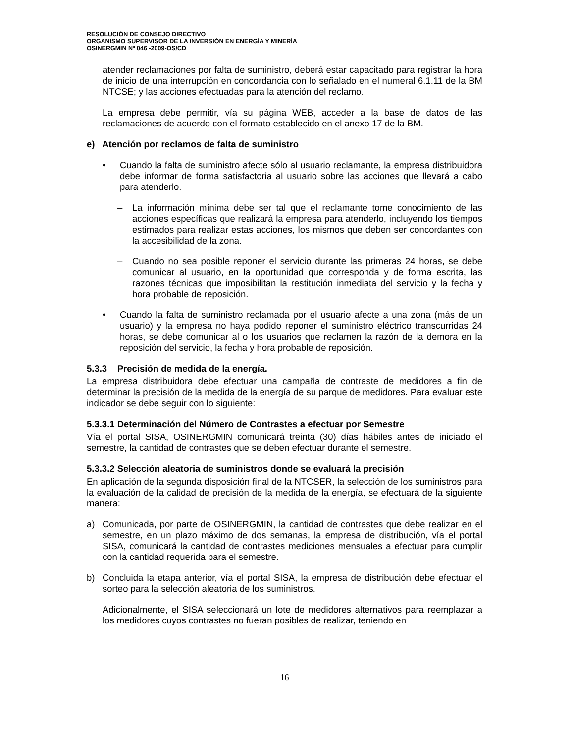RESOLUCIÓN DE CONSEJO DIRECTIVO
ORGANISMO SUPERVISOR DE LA INVERSIÓN EN ENERGÍA Y MINERÍA
OSINERGMIN Nº 046 -2009-OS/CD
atender reclamaciones por falta de suministro, deberá estar capacitado para registrar la hora de inicio de una interrupción en concordancia con lo señalado en el numeral 6.1.11 de la BM NTCSE; y las acciones efectuadas para la atención del reclamo.
La empresa debe permitir, vía su página WEB, acceder a la base de datos de las reclamaciones de acuerdo con el formato establecido en el anexo 17 de la BM.
e) Atención por reclamos de falta de suministro
• Cuando la falta de suministro afecte sólo al usuario reclamante, la empresa distribuidora debe informar de forma satisfactoria al usuario sobre las acciones que llevará a cabo para atenderlo.
– La información mínima debe ser tal que el reclamante tome conocimiento de las acciones específicas que realizará la empresa para atenderlo, incluyendo los tiempos estimados para realizar estas acciones, los mismos que deben ser concordantes con la accesibilidad de la zona.
– Cuando no sea posible reponer el servicio durante las primeras 24 horas, se debe comunicar al usuario, en la oportunidad que corresponda y de forma escrita, las razones técnicas que imposibilitan la restitución inmediata del servicio y la fecha y hora probable de reposición.
• Cuando la falta de suministro reclamada por el usuario afecte a una zona (más de un usuario) y la empresa no haya podido reponer el suministro eléctrico transcurridas 24 horas, se debe comunicar al o los usuarios que reclamen la razón de la demora en la reposición del servicio, la fecha y hora probable de reposición.
5.3.3 Precisión de medida de la energía.
La empresa distribuidora debe efectuar una campaña de contraste de medidores a fin de determinar la precisión de la medida de la energía de su parque de medidores. Para evaluar este indicador se debe seguir con lo siguiente:
5.3.3.1 Determinación del Número de Contrastes a efectuar por Semestre
Vía el portal SISA, OSINERGMIN comunicará treinta (30) días hábiles antes de iniciado el semestre, la cantidad de contrastes que se deben efectuar durante el semestre.
5.3.3.2 Selección aleatoria de suministros donde se evaluará la precisión
En aplicación de la segunda disposición final de la NTCSER, la selección de los suministros para la evaluación de la calidad de precisión de la medida de la energía, se efectuará de la siguiente manera:
a) Comunicada, por parte de OSINERGMIN, la cantidad de contrastes que debe realizar en el semestre, en un plazo máximo de dos semanas, la empresa de distribución, vía el portal SISA, comunicará la cantidad de contrastes mediciones mensuales a efectuar para cumplir con la cantidad requerida para el semestre.
b) Concluida la etapa anterior, vía el portal SISA, la empresa de distribución debe efectuar el sorteo para la selección aleatoria de los suministros.
Adicionalmente, el SISA seleccionará un lote de medidores alternativos para reemplazar a los medidores cuyos contrastes no fueran posibles de realizar, teniendo en
16